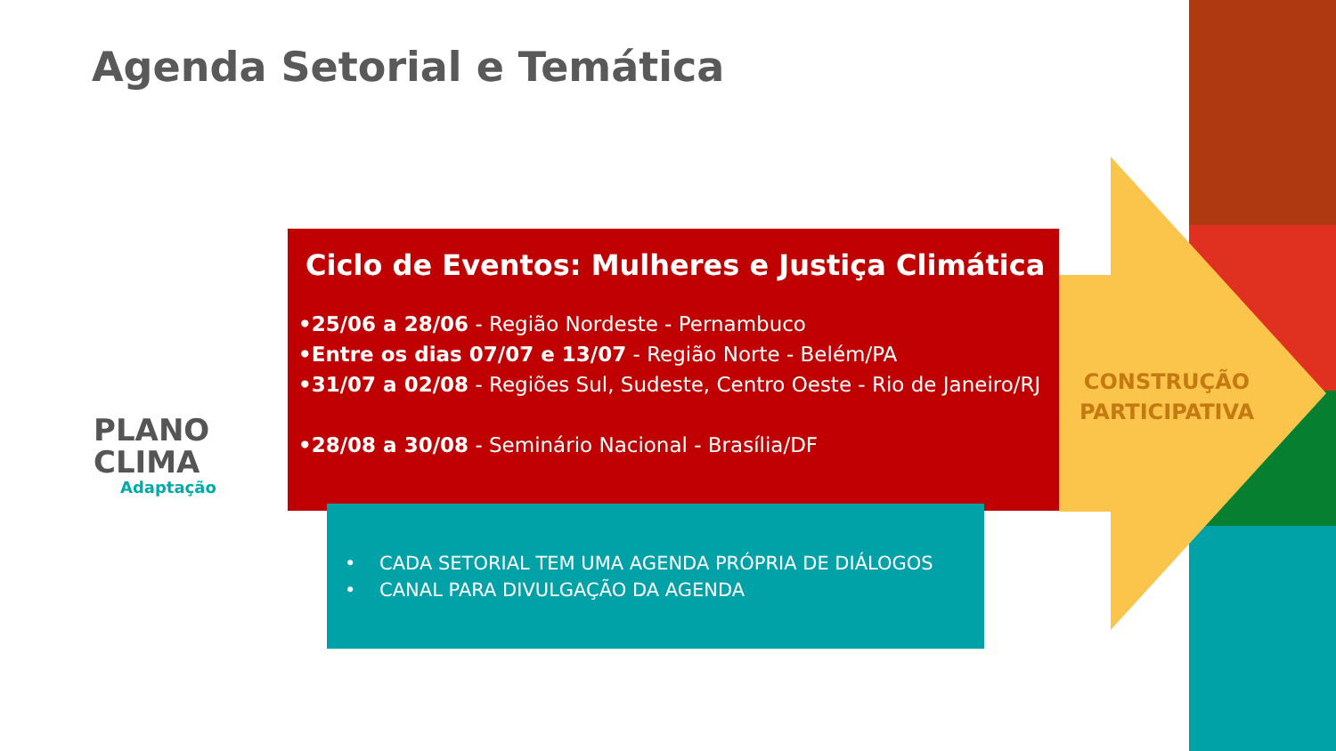Agenda Setorial e Temática
PLANO
CLIMA
Adaptação
Ciclo de Eventos: Mulheres e Justiça Climática
•25/06 a 28/06 - Região Nordeste - Pernambuco
•Entre os dias 07/07 e 13/07 - Região Norte - Belém/PA
•31/07 a 02/08 - Regiões Sul, Sudeste, Centro Oeste - Rio de Janeiro/RJ
•28/08 a 30/08 - Seminário Nacional - Brasília/DF
• CADA SETORIAL TEM UMA AGENDA PRÓPRIA DE DIÁLOGOS
• CANAL PARA DIVULGAÇÃO DA AGENDA
CONSTRUÇÃO PARTICIPATIVA